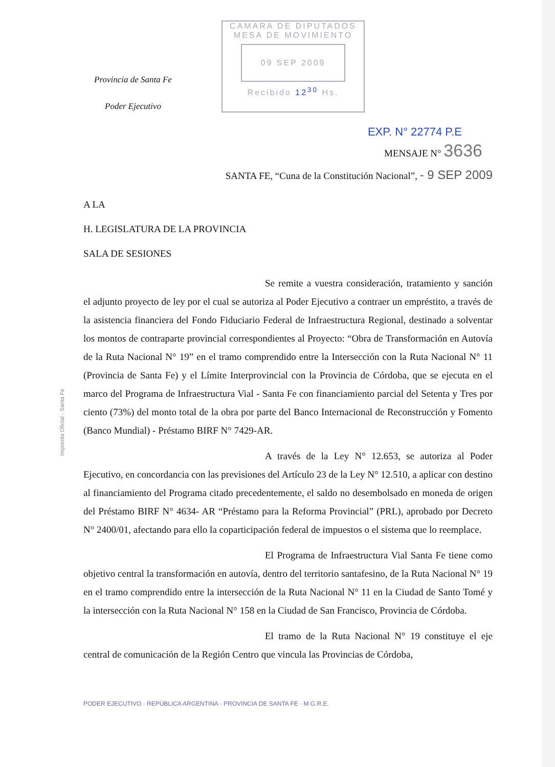Provincia de Santa Fe
Poder Ejecutivo
CAMARA DE DIPUTADOS
MESA DE MOVIMIENTO
09 SEP 2009
Recibido 12<sup>30</sup> Hs.
EXP. N° 22774 P.E
MENSAJE N° 3636
SANTA FE, “Cuna de la Constitución Nacional”, - 9 SEP 2009
A LA
H. LEGISLATURA DE LA PROVINCIA
SALA DE SESIONES
Se remite a vuestra consideración, tratamiento y sanción el adjunto proyecto de ley por el cual se autoriza al Poder Ejecutivo a contraer un empréstito, a través de la asistencia financiera del Fondo Fiduciario Federal de Infraestructura Regional, destinado a solventar los montos de contraparte provincial correspondientes al Proyecto: “Obra de Transformación en Autovía de la Ruta Nacional N° 19” en el tramo comprendido entre la Intersección con la Ruta Nacional N° 11 (Provincia de Santa Fe) y el Límite Interprovincial con la Provincia de Córdoba, que se ejecuta en el marco del Programa de Infraestructura Vial - Santa Fe con financiamiento parcial del Setenta y Tres por ciento (73%) del monto total de la obra por parte del Banco Internacional de Reconstrucción y Fomento (Banco Mundial) - Préstamo BIRF N° 7429-AR.
A través de la Ley N° 12.653, se autoriza al Poder Ejecutivo, en concordancia con las previsiones del Artículo 23 de la Ley N° 12.510, a aplicar con destino al financiamiento del Programa citado precedentemente, el saldo no desembolsado en moneda de origen del Préstamo BIRF N° 4634- AR “Préstamo para la Reforma Provincial” (PRL), aprobado por Decreto N° 2400/01, afectando para ello la coparticipación federal de impuestos o el sistema que lo reemplace.
El Programa de Infraestructura Vial Santa Fe tiene como objetivo central la transformación en autovía, dentro del territorio santafesino, de la Ruta Nacional N° 19 en el tramo comprendido entre la intersección de la Ruta Nacional N° 11 en la Ciudad de Santo Tomé y la intersección con la Ruta Nacional N° 158 en la Ciudad de San Francisco, Provincia de Córdoba.
El tramo de la Ruta Nacional N° 19 constituye el eje central de comunicación de la Región Centro que vincula las Provincias de Córdoba,
PODER EJECUTIVO · REPÚBLICA ARGENTINA · PROVINCIA DE SANTA FE · M.G.R.E.
Imprenta Oficial - Santa Fe